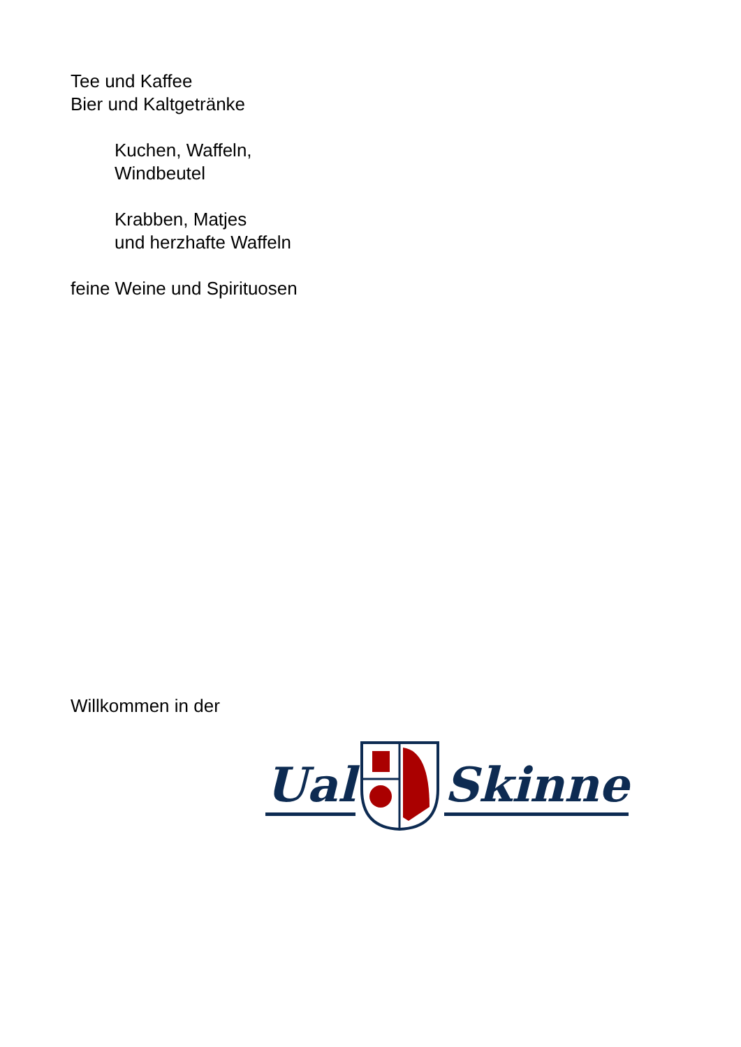Tee und Kaffee
Bier und Kaltgetränke
Kuchen, Waffeln,
Windbeutel
Krabben, Matjes
und herzhafte Waffeln
feine Weine und Spirituosen
Willkommen in der
Ual Skinne